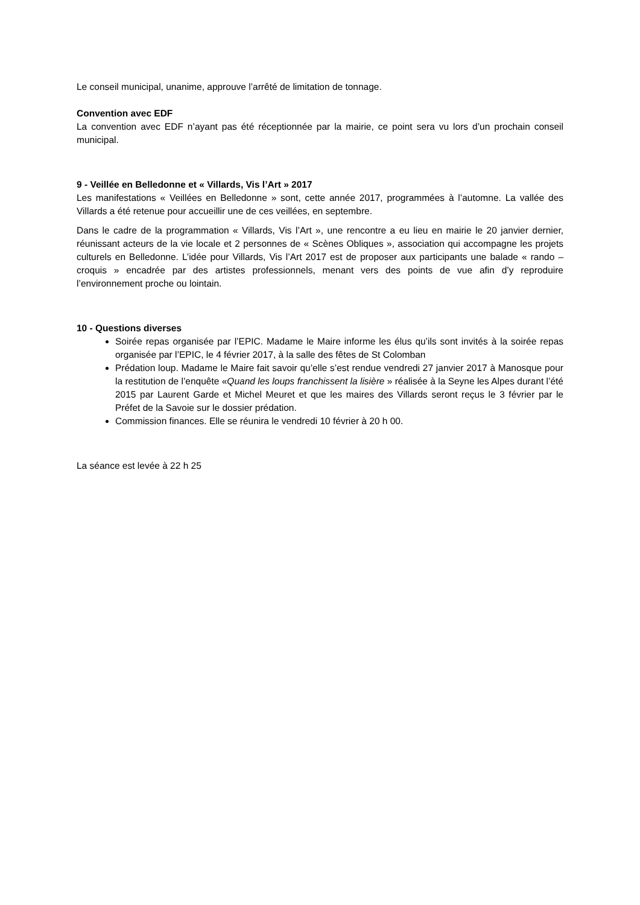Le conseil municipal, unanime, approuve l’arrêté de limitation de tonnage.
Convention avec EDF
La convention avec EDF n’ayant pas été réceptionnée par la mairie, ce point sera vu lors d’un prochain conseil municipal.
9 - Veillée en Belledonne et « Villards, Vis l’Art » 2017
Les manifestations « Veillées en Belledonne » sont, cette année 2017, programmées à l’automne. La vallée des Villards a été retenue pour accueillir une de ces veillées, en septembre.
Dans le cadre de la programmation « Villards, Vis l’Art », une rencontre a eu lieu en mairie le 20 janvier dernier, réunissant acteurs de la vie locale et 2 personnes de « Scènes Obliques », association qui accompagne les projets culturels en Belledonne. L’idée pour Villards, Vis l’Art 2017 est de proposer aux participants une balade « rando – croquis » encadrée par des artistes professionnels, menant vers des points de vue afin d’y reproduire l’environnement proche ou lointain.
10 - Questions diverses
Soirée repas organisée par l’EPIC. Madame le Maire informe les élus qu’ils sont invités à la soirée repas organisée par l’EPIC, le 4 février 2017, à la salle des fêtes de St Colomban
Prédation loup. Madame le Maire fait savoir qu’elle s’est rendue vendredi 27 janvier 2017 à Manosque pour la restitution de l’enquête «Quand les loups franchissent la lisière » réalisée à la Seyne les Alpes durant l’été 2015 par Laurent Garde et Michel Meuret et que les maires des Villards seront reçus le 3 février par le Préfet de la Savoie sur le dossier prédation.
Commission finances. Elle se réunira le vendredi 10 février à 20 h 00.
La séance est levée à 22 h 25